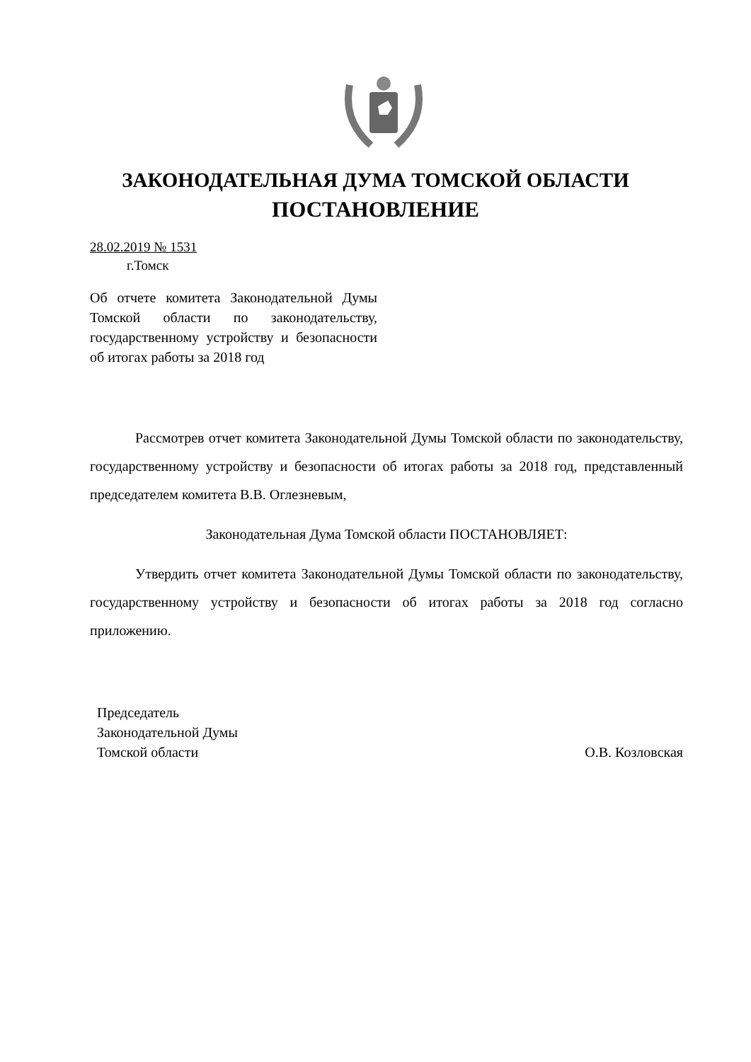ЗАКОНОДАТЕЛЬНАЯ ДУМА ТОМСКОЙ ОБЛАСТИ
ПОСТАНОВЛЕНИЕ
28.02.2019 № 1531
г.Томск
Об отчете комитета Законодательной Думы Томской области по законодательству, государственному устройству и безопасности об итогах работы за 2018 год
Рассмотрев отчет комитета Законодательной Думы Томской области по законодательству, государственному устройству и безопасности об итогах работы за 2018 год, представленный председателем комитета В.В. Оглезневым,
Законодательная Дума Томской области ПОСТАНОВЛЯЕТ:
Утвердить отчет комитета Законодательной Думы Томской области по законодательству, государственному устройству и безопасности об итогах работы за 2018 год согласно приложению.
Председатель
Законодательной Думы
Томской области
О.В. Козловская